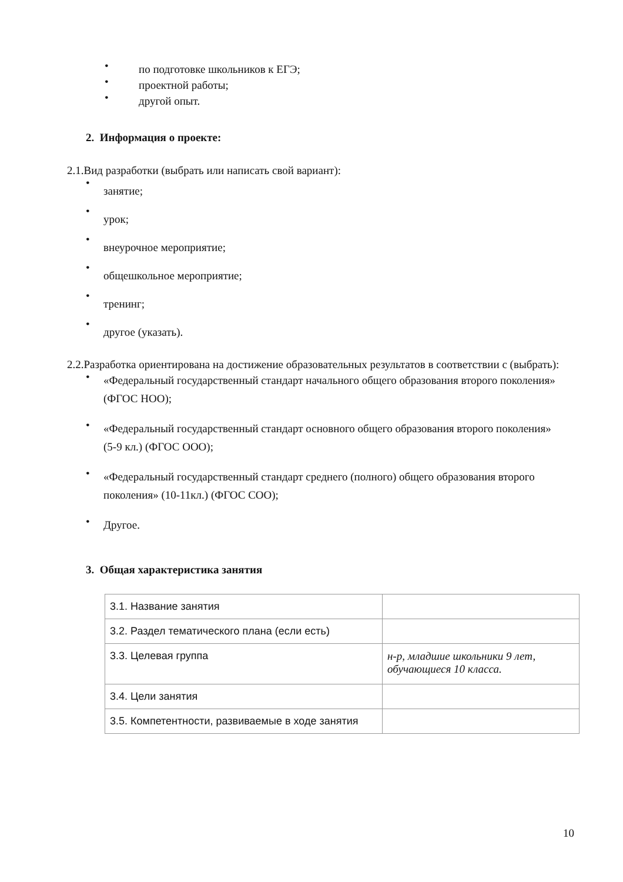• по подготовке школьников к ЕГЭ;
• проектной работы;
• другой опыт.
2. Информация о проекте:
2.1.Вид разработки (выбрать или написать свой вариант):
•
занятие;
•
урок;
•
внеурочное мероприятие;
•
общешкольное мероприятие;
•
тренинг;
•
другое (указать).
2.2.Разработка ориентирована на достижение образовательных результатов в соответствии с (выбрать):
• «Федеральный государственный стандарт начального общего образования второго поколения» (ФГОС НОО);
• «Федеральный государственный стандарт основного общего образования второго поколения» (5-9 кл.) (ФГОС ООО);
• «Федеральный государственный стандарт среднего (полного) общего образования второго поколения» (10-11кл.) (ФГОС СОО);
• Другое.
3. Общая характеристика занятия
| 3.1. Название занятия | |
| 3.2. Раздел тематического плана (если есть) | |
| 3.3. Целевая группа | н-р, младшие школьники 9 лет, обучающиеся 10 класса. |
| 3.4. Цели занятия | |
| 3.5. Компетентности, развиваемые в ходе занятия | |
10